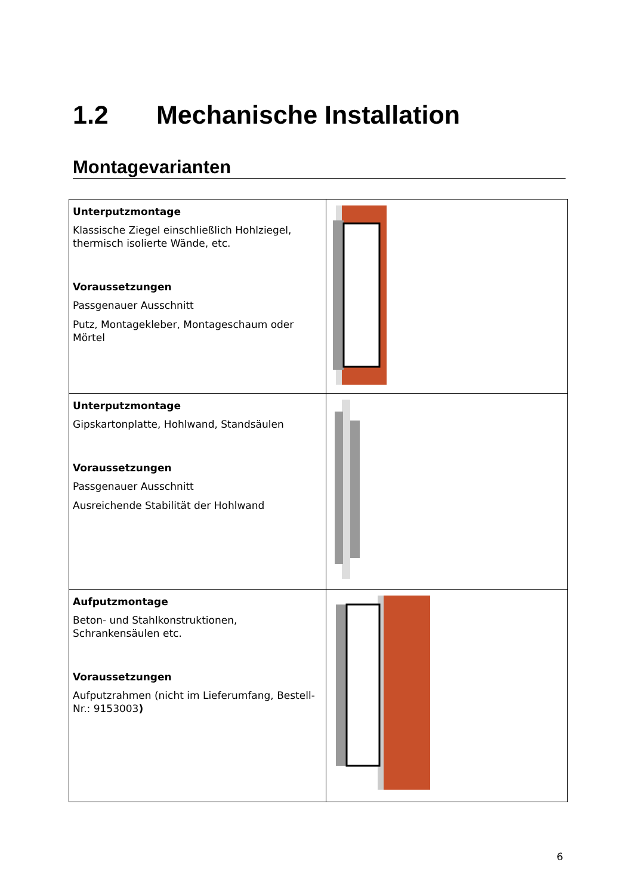1.2 Mechanische Installation
Montagevarianten
| Unterputzmontage Klassische Ziegel einschließlich Hohlziegel, thermisch isolierte Wände, etc. Voraussetzungen Passgenauer Ausschnitt Putz, Montagekleber, Montageschaum oder Mörtel | |
| Unterputzmontage Gipskartonplatte, Hohlwand, Standsäulen Voraussetzungen Passgenauer Ausschnitt Ausreichende Stabilität der Hohlwand | |
| Aufputzmontage Beton- und Stahlkonstruktionen, Schrankensäulen etc. Voraussetzungen Aufputzrahmen (nicht im Lieferumfang, Bestell-Nr.: 9153003 ) | |
6